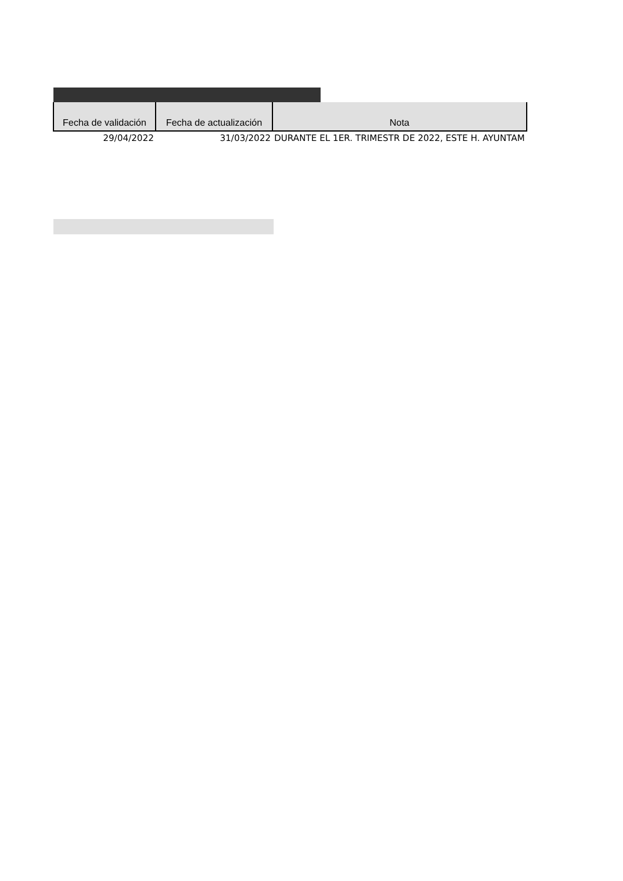| Fecha de validación | Fecha de actualización | Nota |
| --- | --- | --- |
| 29/04/2022 | 31/03/2022 | DURANTE EL 1ER. TRIMESTR DE 2022, ESTE H. AYUNTAM |